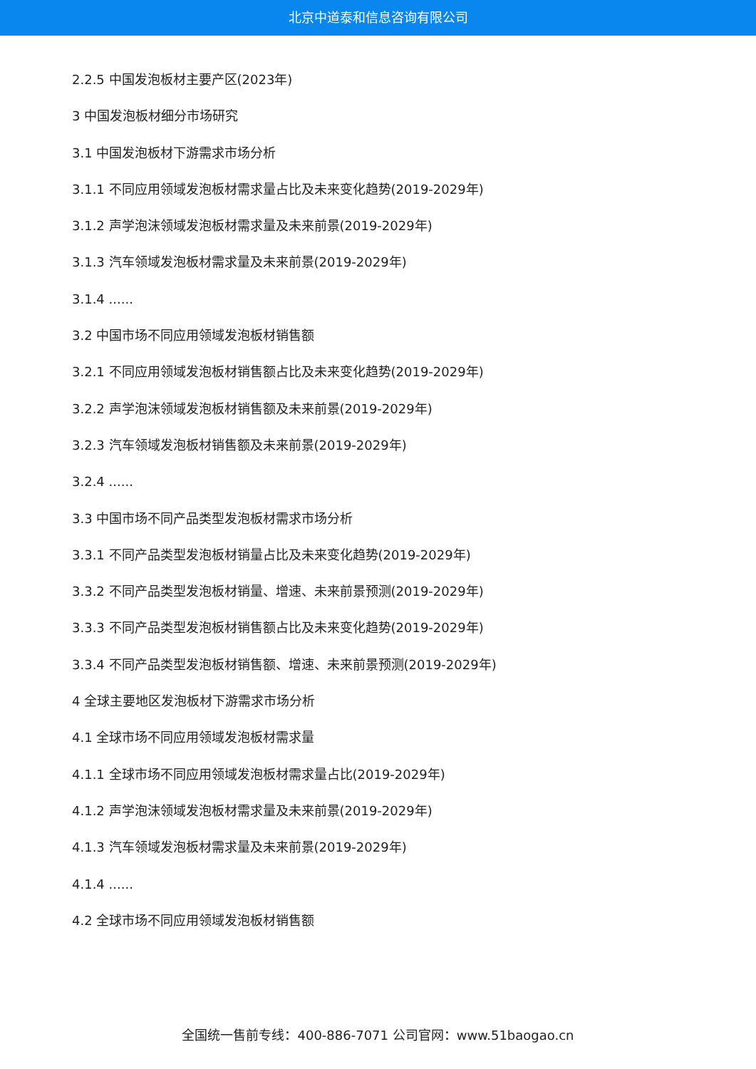北京中道泰和信息咨询有限公司
2.2.5 中国发泡板材主要产区(2023年)
3 中国发泡板材细分市场研究
3.1 中国发泡板材下游需求市场分析
3.1.1 不同应用领域发泡板材需求量占比及未来变化趋势(2019-2029年)
3.1.2 声学泡沫领域发泡板材需求量及未来前景(2019-2029年)
3.1.3 汽车领域发泡板材需求量及未来前景(2019-2029年)
3.1.4 ......
3.2 中国市场不同应用领域发泡板材销售额
3.2.1 不同应用领域发泡板材销售额占比及未来变化趋势(2019-2029年)
3.2.2 声学泡沫领域发泡板材销售额及未来前景(2019-2029年)
3.2.3 汽车领域发泡板材销售额及未来前景(2019-2029年)
3.2.4 ......
3.3 中国市场不同产品类型发泡板材需求市场分析
3.3.1 不同产品类型发泡板材销量占比及未来变化趋势(2019-2029年)
3.3.2 不同产品类型发泡板材销量、增速、未来前景预测(2019-2029年)
3.3.3 不同产品类型发泡板材销售额占比及未来变化趋势(2019-2029年)
3.3.4 不同产品类型发泡板材销售额、增速、未来前景预测(2019-2029年)
4 全球主要地区发泡板材下游需求市场分析
4.1 全球市场不同应用领域发泡板材需求量
4.1.1 全球市场不同应用领域发泡板材需求量占比(2019-2029年)
4.1.2 声学泡沫领域发泡板材需求量及未来前景(2019-2029年)
4.1.3 汽车领域发泡板材需求量及未来前景(2019-2029年)
4.1.4 ......
4.2 全球市场不同应用领域发泡板材销售额
全国统一售前专线：400-886-7071 公司官网：www.51baogao.cn